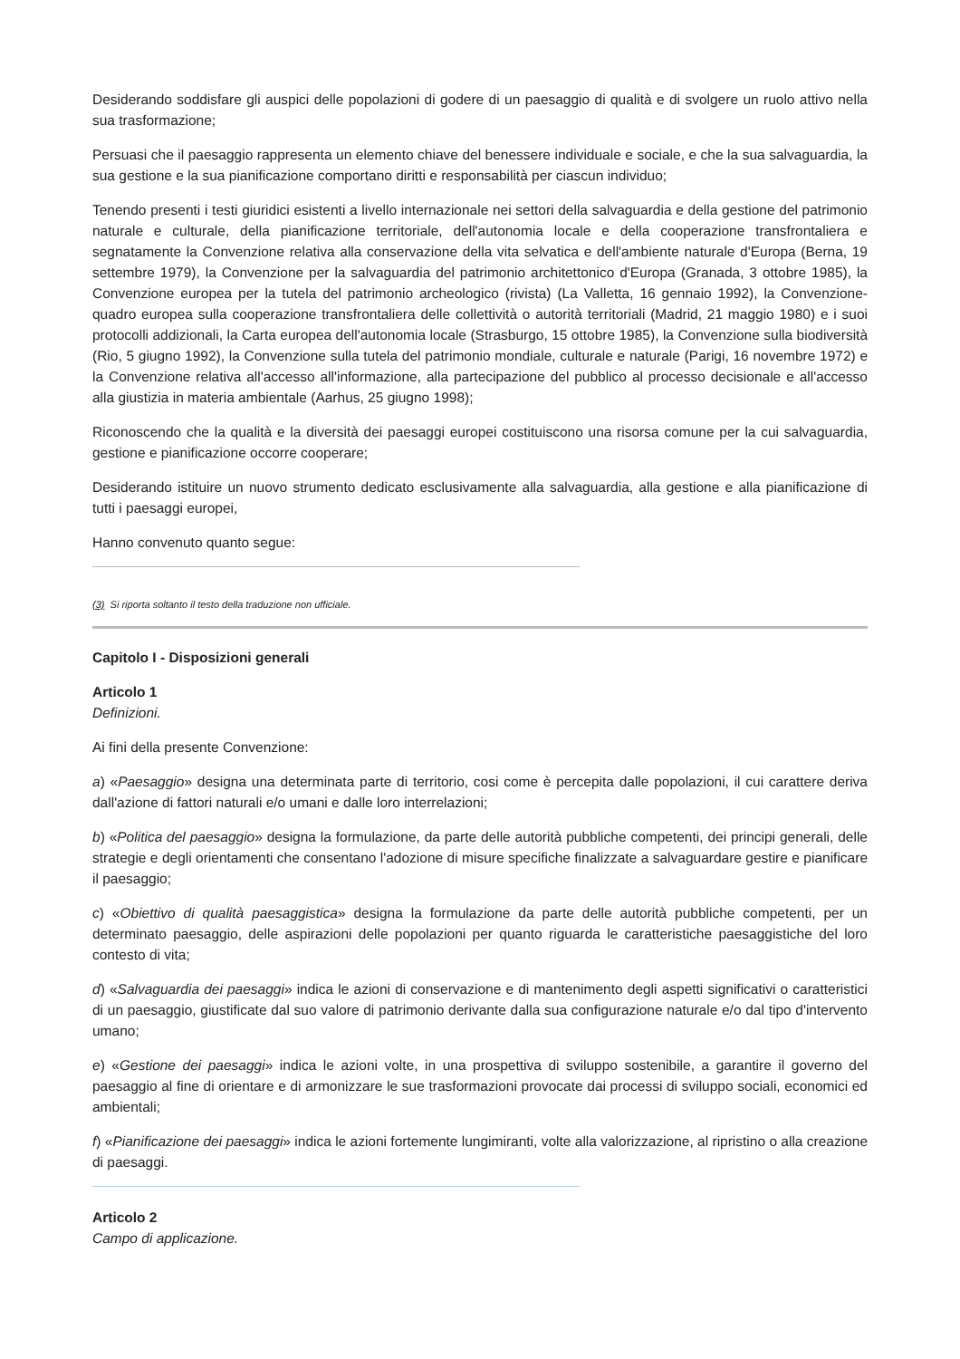Desiderando soddisfare gli auspici delle popolazioni di godere di un paesaggio di qualità e di svolgere un ruolo attivo nella sua trasformazione;
Persuasi che il paesaggio rappresenta un elemento chiave del benessere individuale e sociale, e che la sua salvaguardia, la sua gestione e la sua pianificazione comportano diritti e responsabilità per ciascun individuo;
Tenendo presenti i testi giuridici esistenti a livello internazionale nei settori della salvaguardia e della gestione del patrimonio naturale e culturale, della pianificazione territoriale, dell'autonomia locale e della cooperazione transfrontaliera e segnatamente la Convenzione relativa alla conservazione della vita selvatica e dell'ambiente naturale d'Europa (Berna, 19 settembre 1979), la Convenzione per la salvaguardia del patrimonio architettonico d'Europa (Granada, 3 ottobre 1985), la Convenzione europea per la tutela del patrimonio archeologico (rivista) (La Valletta, 16 gennaio 1992), la Convenzione-quadro europea sulla cooperazione transfrontaliera delle collettività o autorità territoriali (Madrid, 21 maggio 1980) e i suoi protocolli addizionali, la Carta europea dell'autonomia locale (Strasburgo, 15 ottobre 1985), la Convenzione sulla biodiversità (Rio, 5 giugno 1992), la Convenzione sulla tutela del patrimonio mondiale, culturale e naturale (Parigi, 16 novembre 1972) e la Convenzione relativa all'accesso all'informazione, alla partecipazione del pubblico al processo decisionale e all'accesso alla giustizia in materia ambientale (Aarhus, 25 giugno 1998);
Riconoscendo che la qualità e la diversità dei paesaggi europei costituiscono una risorsa comune per la cui salvaguardia, gestione e pianificazione occorre cooperare;
Desiderando istituire un nuovo strumento dedicato esclusivamente alla salvaguardia, alla gestione e alla pianificazione di tutti i paesaggi europei,
Hanno convenuto quanto segue:
(3) Si riporta soltanto il testo della traduzione non ufficiale.
Capitolo I - Disposizioni generali
Articolo 1
Definizioni.
Ai fini della presente Convenzione:
a) «Paesaggio» designa una determinata parte di territorio, cosi come è percepita dalle popolazioni, il cui carattere deriva dall'azione di fattori naturali e/o umani e dalle loro interrelazioni;
b) «Politica del paesaggio» designa la formulazione, da parte delle autorità pubbliche competenti, dei principi generali, delle strategie e degli orientamenti che consentano l'adozione di misure specifiche finalizzate a salvaguardare gestire e pianificare il paesaggio;
c) «Obiettivo di qualità paesaggistica» designa la formulazione da parte delle autorità pubbliche competenti, per un determinato paesaggio, delle aspirazioni delle popolazioni per quanto riguarda le caratteristiche paesaggistiche del loro contesto di vita;
d) «Salvaguardia dei paesaggi» indica le azioni di conservazione e di mantenimento degli aspetti significativi o caratteristici di un paesaggio, giustificate dal suo valore di patrimonio derivante dalla sua configurazione naturale e/o dal tipo d'intervento umano;
e) «Gestione dei paesaggi» indica le azioni volte, in una prospettiva di sviluppo sostenibile, a garantire il governo del paesaggio al fine di orientare e di armonizzare le sue trasformazioni provocate dai processi di sviluppo sociali, economici ed ambientali;
f) «Pianificazione dei paesaggi» indica le azioni fortemente lungimiranti, volte alla valorizzazione, al ripristino o alla creazione di paesaggi.
Articolo 2
Campo di applicazione.